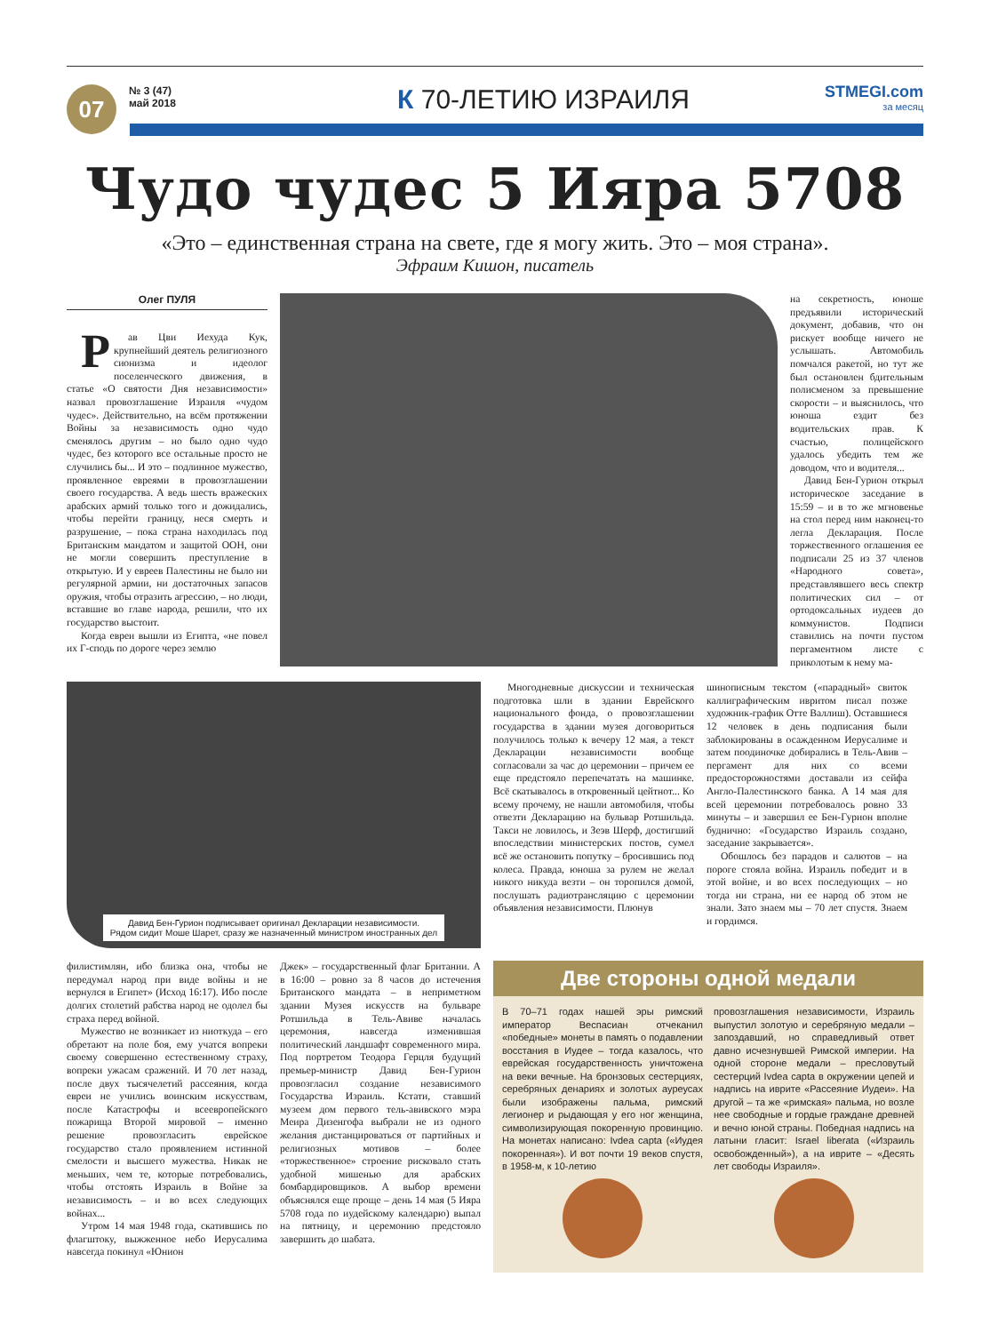07
№ 3 (47)
май 2018
К 70-ЛЕТИЮ ИЗРАИЛЯ
STMEGI.com
за месяц
Чудо чудес 5 Ияра 5708
«Это – единственная страна на свете, где я могу жить. Это – моя страна».
Эфраим Кишон, писатель
Олег ПУЛЯ
Рав Цви Иехуда Кук, крупнейший деятель религиозного сионизма и идеолог поселенческого движения, в статье «О святости Дня независимости» назвал провозглашение Израиля «чудом чудес». Действительно, на всём протяжении Войны за независимость одно чудо сменялось другим – но было одно чудо чудес, без которого все остальные просто не случились бы... И это – подлинное мужество, проявленное евреями в провозглашении своего государства. А ведь шесть вражеских арабских армий только того и дожидались, чтобы перейти границу, неся смерть и разрушение, – пока страна находилась под Британским мандатом и защитой ООН, они не могли совершить преступление в открытую. И у евреев Палестины не было ни регулярной армии, ни достаточных запасов оружия, чтобы отразить агрессию, – но люди, вставшие во главе народа, решили, что их государство выстоит.
Когда евреи вышли из Египта, «не повел их Г-сподь по дороге через землю
на секретность, юноше предъявили исторический документ, добавив, что он рискует вообще ничего не услышать. Автомобиль помчался ракетой, но тут же был остановлен бдительным полисменом за превышение скорости – и выяснилось, что юноша ездит без водительских прав. К счастью, полицейского удалось убедить тем же доводом, что и водителя...
Давид Бен-Гурион открыл историческое заседание в 15:59 – и в то же мгновенье на стол перед ним наконец-то легла Декларация. После торжественного оглашения ее подписали 25 из 37 членов «Народного совета», представлявшего весь спектр политических сил – от ортодоксальных иудеев до коммунистов. Подписи ставились на почти пустом пергаментном листе с приколотым к нему ма-
Давид Бен-Гурион подписывает оригинал Декларации независимости.
Рядом сидит Моше Шарет, сразу же назначенный министром иностранных дел
Многодневные дискуссии и техническая подготовка шли в здании Еврейского национального фонда, о провозглашении государства в здании музея договориться получилось только к вечеру 12 мая, а текст Декларации независимости вообще согласовали за час до церемонии – причем ее еще предстояло перепечатать на машинке. Всё скатывалось в откровенный цейтнот... Ко всему прочему, не нашли автомобиля, чтобы отвезти Декларацию на бульвар Ротшильда. Такси не ловилось, и Зеэв Шерф, достигший впоследствии министерских постов, сумел всё же остановить попутку – бросившись под колеса. Правда, юноша за рулем не желал никого никуда везти – он торопился домой, послушать радиотрансляцию с церемонии объявления независимости. Плюнув
шинописным текстом («парадный» свиток каллиграфическим ивритом писал позже художник-график Отте Валлиш). Оставшиеся 12 человек в день подписания были заблокированы в осажденном Иерусалиме и затем поодиночке добирались в Тель-Авив – пергамент для них со всеми предосторожностями доставали из сейфа Англо-Палестинского банка. А 14 мая для всей церемонии потребовалось ровно 33 минуты – и завершил ее Бен-Гурион вполне буднично: «Государство Израиль создано, заседание закрывается».
Обошлось без парадов и салютов – на пороге стояла война. Израиль победит и в этой войне, и во всех последующих – но тогда ни страна, ни ее народ об этом не знали. Зато знаем мы – 70 лет спустя. Знаем и гордимся.
филистимлян, ибо близка она, чтобы не передумал народ при виде войны и не вернулся в Египет» (Исход 16:17). Ибо после долгих столетий рабства народ не одолел бы страха перед войной.
Мужество не возникает из ниоткуда – его обретают на поле боя, ему учатся вопреки своему совершенно естественному страху, вопреки ужасам сражений. И 70 лет назад, после двух тысячелетий рассеяния, когда евреи не учились воинским искусствам, после Катастрофы и всеевропейского пожарища Второй мировой – именно решение провозгласить еврейское государство стало проявлением истинной смелости и высшего мужества. Никак не меньших, чем те, которые потребовались, чтобы отстоять Израиль в Войне за независимость – и во всех следующих войнах...
Утром 14 мая 1948 года, скатившись по флагштоку, выжженное небо Иерусалима навсегда покинул «Юнион
Джек» – государственный флаг Британии. А в 16:00 – ровно за 8 часов до истечения Британского мандата – в неприметном здании Музея искусств на бульваре Ротшильда в Тель-Авиве началась церемония, навсегда изменившая политический ландшафт современного мира. Под портретом Теодора Герцля будущий премьер-министр Давид Бен-Гурион провозгласил создание независимого Государства Израиль. Кстати, ставший музеем дом первого тель-авивского мэра Меира Дизенгофа выбрали не из одного желания дистанцироваться от партийных и религиозных мотивов – более «торжественное» строение рисковало стать удобной мишенью для арабских бомбардировщиков. А выбор времени объяснялся еще проще – день 14 мая (5 Ияра 5708 года по иудейскому календарю) выпал на пятницу, и церемонию предстояло завершить до шабата.
Две стороны одной медали
В 70–71 годах нашей эры римский император Веспасиан отчеканил «победные» монеты в память о подавлении восстания в Иудее – тогда казалось, что еврейская государственность уничтожена на веки вечные. На бронзовых сестерциях, серебряных денариях и золотых ауреусах были изображены пальма, римский легионер и рыдающая у его ног женщина, символизирующая покоренную провинцию. На монетах написано: Ivdea capta («Иудея покоренная»). И вот почти 19 веков спустя, в 1958-м, к 10-летию
провозглашения независимости, Израиль выпустил золотую и серебряную медали – запоздавший, но справедливый ответ давно исчезнувшей Римской империи. На одной стороне медали – пресловутый сестерций Ivdea capta в окружении цепей и надпись на иврите «Рассеяние Иудеи». На другой – та же «римская» пальма, но возле нее свободные и гордые граждане древней и вечно юной страны. Победная надпись на латыни гласит: Israel liberata («Израиль освобожденный»), а на иврите – «Десять лет свободы Израиля».